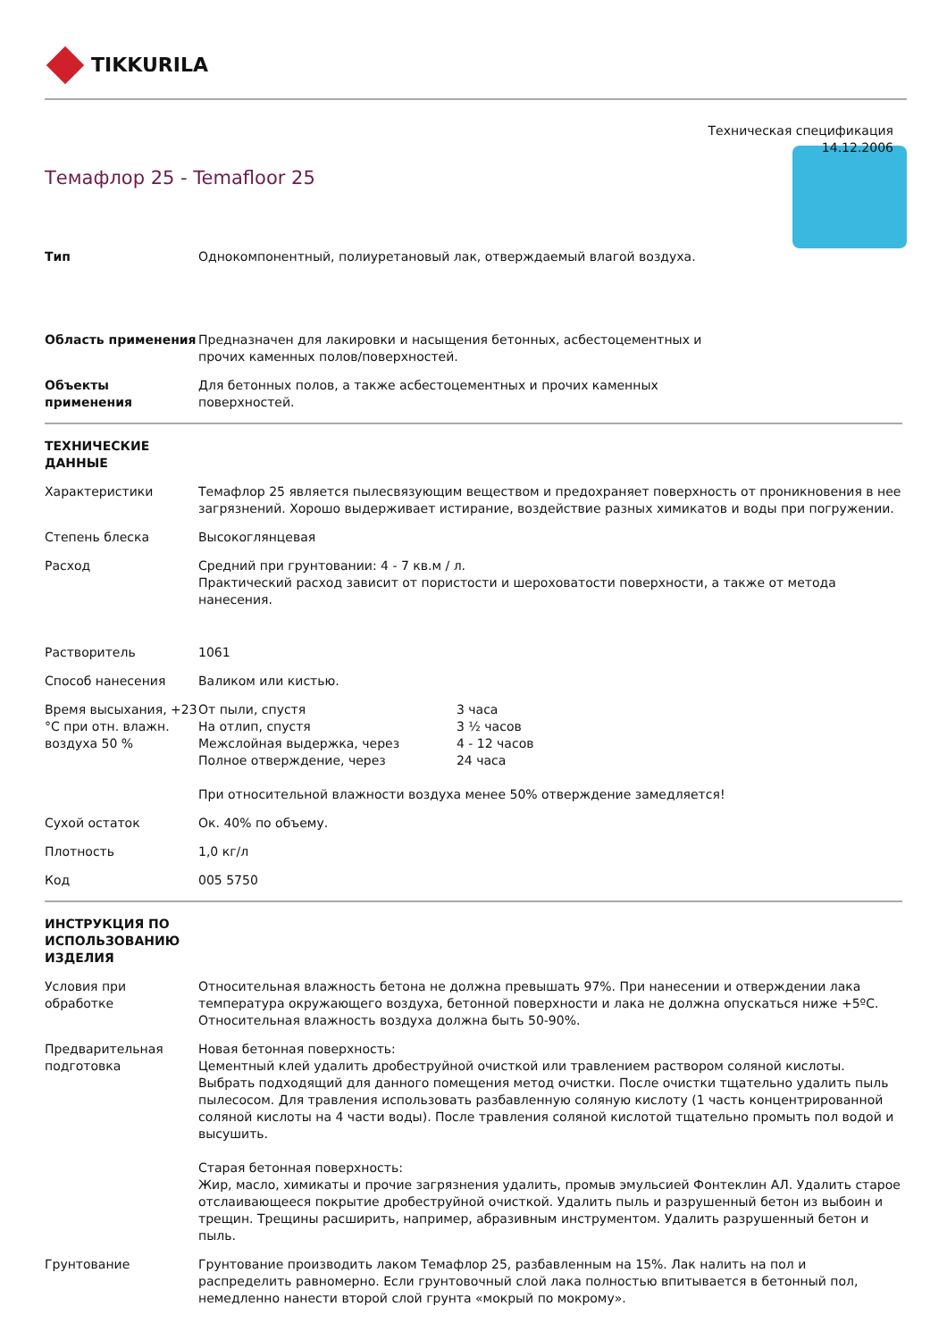TIKKURILA
Техническая спецификация
14.12.2006
Темафлор 25 - Temafloor 25
| Тип | Однокомпонентный, полиуретановый лак, отверждаемый влагой воздуха. |
| Область применения | Предназначен для лакировки и насыщения бетонных, асбестоцементных и прочих каменных полов/поверхностей. |
| Объекты применения | Для бетонных полов, а также асбестоцементных и прочих каменных поверхностей. |
| ТЕХНИЧЕСКИЕ ДАННЫЕ | |
| Характеристики | Темафлор 25 является пылесвязующим веществом и предохраняет поверхность от проникновения в нее загрязнений. Хорошо выдерживает истирание, воздействие разных химикатов и воды при погружении. |
| Степень блеска | Высокоглянцевая |
| Расход | Средний при грунтовании: 4 - 7 кв.м / л. Практический расход зависит от пористости и шероховатости поверхности, а также от метода нанесения. |
| Растворитель | 1061 |
| Способ нанесения | Валиком или кистью. |
| Время высыхания, +23 °C при отн. влажн. воздуха 50 % | / От пыли, спустя / 3 часа / / На отлип, спустя / 3 ½ часов / / Межслойная выдержка, через / 4 - 12 часов / / Полное отверждение, через / 24 часа / При относительной влажности воздуха менее 50% отверждение замедляется! |
| Сухой остаток | Ок. 40% по объему. |
| Плотность | 1,0 кг/л |
| Код | 005 5750 |
| ИНСТРУКЦИЯ ПО ИСПОЛЬЗОВАНИЮ ИЗДЕЛИЯ | |
| Условия при обработке | Относительная влажность бетона не должна превышать 97%. При нанесении и отверждении лака температура окружающего воздуха, бетонной поверхности и лака не должна опускаться ниже +5ºC. Относительная влажность воздуха должна быть 50-90%. |
| Предварительная подготовка | Новая бетонная поверхность: Цементный клей удалить дробеструйной очисткой или травлением раствором соляной кислоты. Выбрать подходящий для данного помещения метод очистки. После очистки тщательно удалить пыль пылесосом. Для травления использовать разбавленную соляную кислоту (1 часть концентрированной соляной кислоты на 4 части воды). После травления соляной кислотой тщательно промыть пол водой и высушить. Старая бетонная поверхность: Жир, масло, химикаты и прочие загрязнения удалить, промыв эмульсией Фонтеклин АЛ. Удалить старое отслаивающееся покрытие дробеструйной очисткой. Удалить пыль и разрушенный бетон из выбоин и трещин. Трещины расширить, например, абразивным инструментом. Удалить разрушенный бетон и пыль. |
| Грунтование | Грунтование производить лаком Темафлор 25, разбавленным на 15%. Лак налить на пол и распределить равномерно. Если грунтовочный слой лака полностью впитывается в бетонный пол, немедленно нанести второй слой грунта «мокрый по мокрому». |